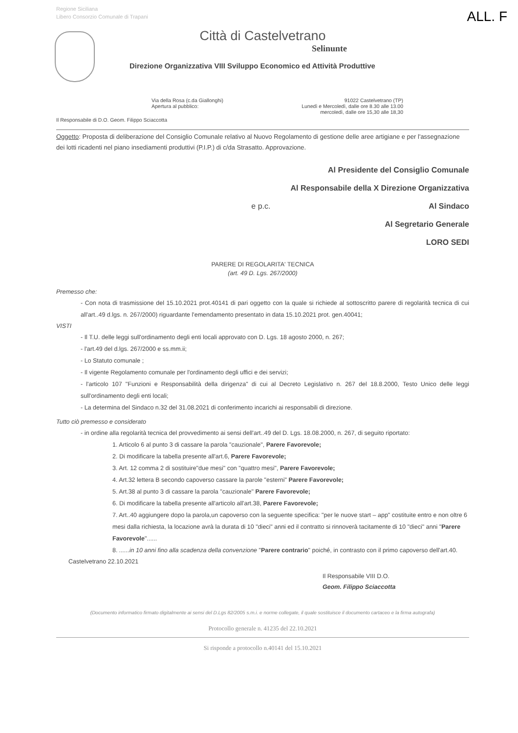Regione Siciliana
Libero Consorzio Comunale di Trapani
ALL. F
Città di Castelvetrano
Selinunte
Direzione Organizzativa VIII Sviluppo Economico ed Attività Produttive
Via della Rosa (c.da Giallonghi)
Apertura al pubblico:
91022 Castelvetrano (TP)
Lunedì e Mercoledì, dalle ore 8.30 alle 13.00
mercoledì, dalle ore 15,30 alle 18,30
Il Responsabile di D.O. Geom. Filippo Sciaccotta
Oggetto: Proposta di deliberazione del Consiglio Comunale relativo al Nuovo Regolamento di gestione delle aree artigiane e per l'assegnazione dei lotti ricadenti nel piano insediamenti produttivi (P.I.P.) di c/da Strasatto. Approvazione.
Al Presidente del Consiglio Comunale
Al Responsabile della X Direzione Organizzativa
e p.c. Al Sindaco
Al Segretario Generale
LORO SEDI
PARERE DI REGOLARITA' TECNICA
(art. 49 D. Lgs. 267/2000)
Premesso che:
- Con nota di trasmissione del 15.10.2021 prot.40141 di pari oggetto con la quale si richiede al sottoscritto parere di regolarità tecnica di cui all'art..49 d.lgs. n. 267/2000) riguardante l'emendamento presentato in data 15.10.2021 prot. gen.40041;
VISTI
- Il T.U. delle leggi sull'ordinamento degli enti locali approvato con D. Lgs. 18 agosto 2000, n. 267;
- l'art.49 del d.lgs. 267/2000 e ss.mm.ii;
- Lo Statuto comunale ;
- Il vigente Regolamento comunale per l'ordinamento degli uffici e dei servizi;
- l'articolo 107 "Funzioni e Responsabilità della dirigenza" di cui al Decreto Legislativo n. 267 del 18.8.2000, Testo Unico delle leggi sull'ordinamento degli enti locali;
- La determina del Sindaco n.32 del 31.08.2021 di conferimento incarichi ai responsabili di direzione.
Tutto ciò premesso e considerato
- in ordine alla regolarità tecnica del provvedimento ai sensi dell'art..49 del D. Lgs. 18.08.2000, n. 267, di seguito riportato:
1. Articolo 6 al punto 3 di cassare la parola "cauzionale", Parere Favorevole;
2. Di modificare la tabella presente all'art.6, Parere Favorevole;
3. Art. 12 comma 2 di sostituire"due mesi" con "quattro mesi", Parere Favorevole;
4. Art.32 lettera B secondo capoverso cassare la parole "esterni" Parere Favorevole;
5. Art.38 al punto 3 di cassare la parola "cauzionale" Parere Favorevole;
6. Di modificare la tabella presente all'articolo all'art.38, Parere Favorevole;
7. Art..40 aggiungere dopo la parola,un capoverso con la seguente specifica: "per le nuove start – app" costituite entro e non oltre 6 mesi dalla richiesta, la locazione avrà la durata di 10 "dieci" anni ed il contratto si rinnoverà tacitamente di 10 "dieci" anni "Parere Favorevole"......
8. ......in 10 anni fino alla scadenza della convenzione "Parere contrario" poiché, in contrasto con il primo capoverso dell'art.40.
Castelvetrano 22.10.2021
Il Responsabile VIII D.O.
Geom. Filippo Sciaccotta
(Documento informatico firmato digitalmente ai sensi del D.Lgs 82/2005 s.m.i. e norme collegate, il quale sostituisce il documento cartaceo e la firma autografa)
Protocollo generale n. 41235 del 22.10.2021
Si risponde a protocollo n.40141 del 15.10.2021